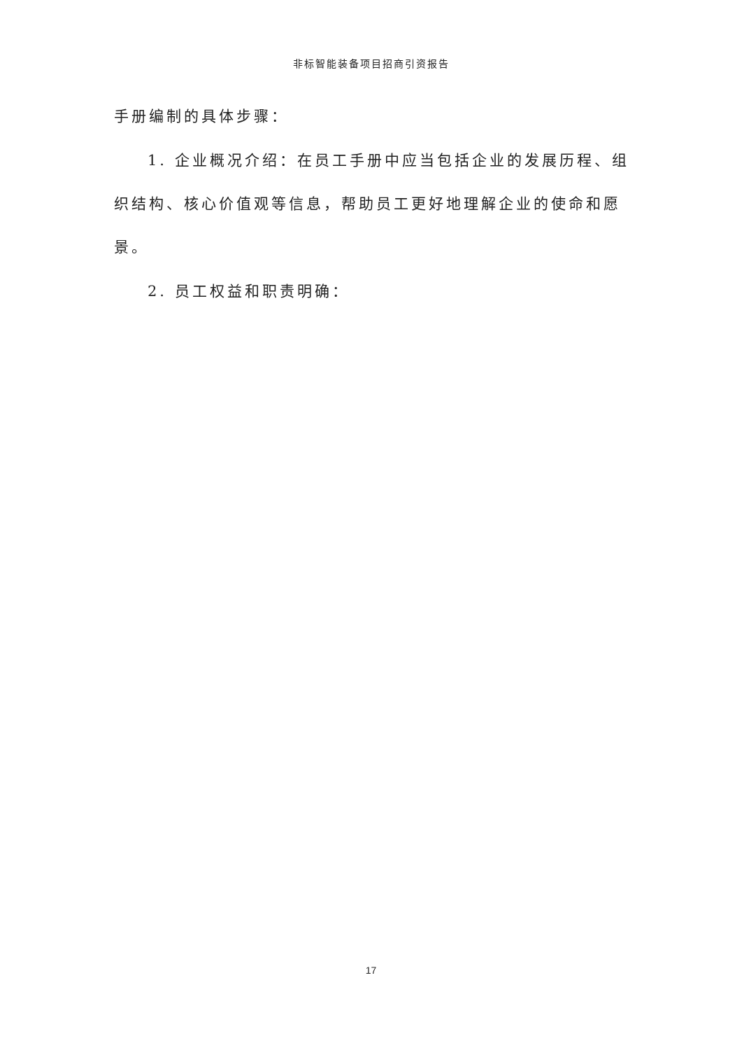非标智能装备项目招商引资报告
手册编制的具体步骤：
1. 企业概况介绍：在员工手册中应当包括企业的发展历程、组织结构、核心价值观等信息，帮助员工更好地理解企业的使命和愿景。
2. 员工权益和职责明确：
17